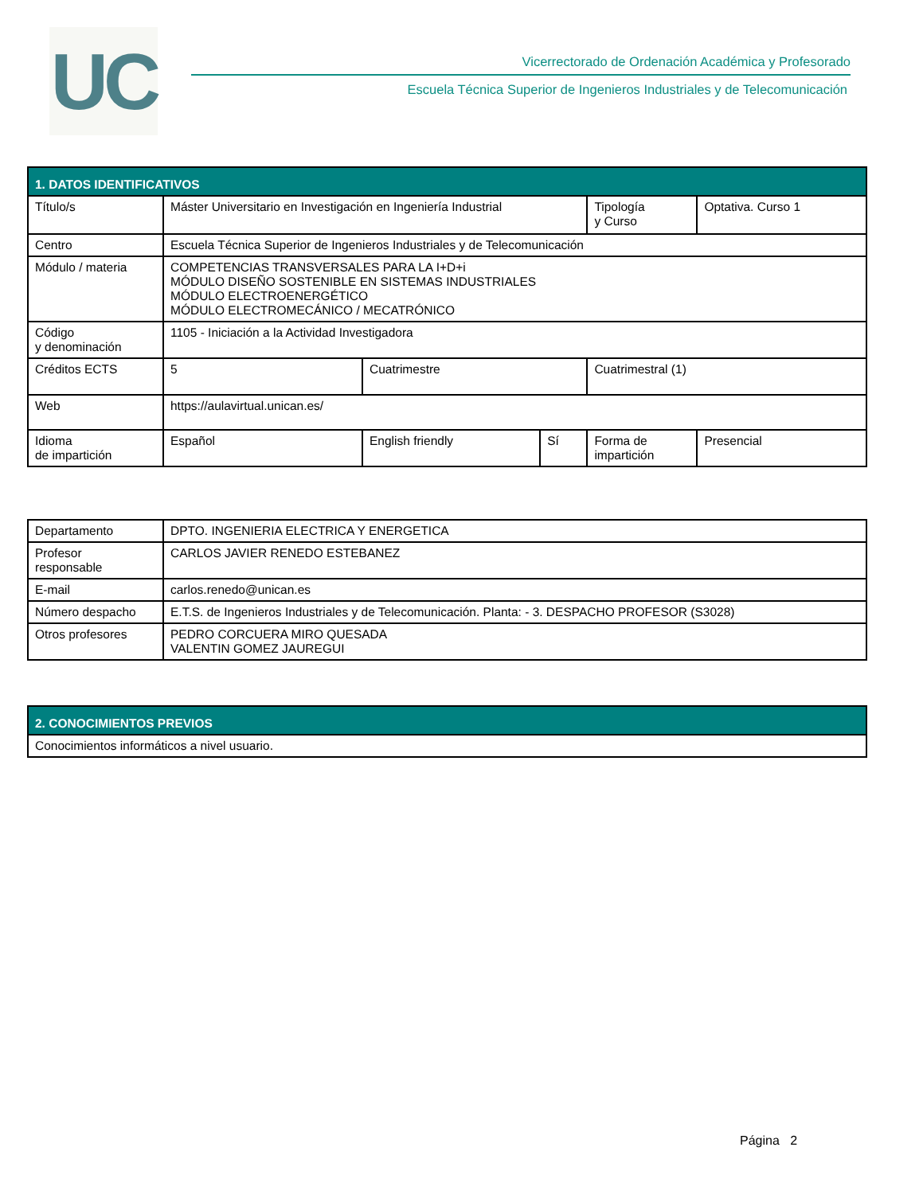UC
Vicerrectorado de Ordenación Académica y Profesorado
Escuela Técnica Superior de Ingenieros Industriales y de Telecomunicación
| 1. DATOS IDENTIFICATIVOS | | | | | |
| --- | --- | --- | --- | --- | --- |
| Título/s | Máster Universitario en Investigación en Ingeniería Industrial | | | Tipología y Curso | Optativa. Curso 1 |
| Centro | Escuela Técnica Superior de Ingenieros Industriales y de Telecomunicación | | | | |
| Módulo / materia | COMPETENCIAS TRANSVERSALES PARA LA I+D+i MÓDULO DISEÑO SOSTENIBLE EN SISTEMAS INDUSTRIALES MÓDULO ELECTROENERGÉTICO MÓDULO ELECTROMECÁNICO / MECATRÓNICO | | | | |
| Código y denominación | 1105 - Iniciación a la Actividad Investigadora | | | | |
| Créditos ECTS | 5 | Cuatrimestre | | Cuatrimestral (1) | |
| Web | https://aulavirtual.unican.es/ | | | | |
| Idioma de impartición | Español | English friendly | Sí | Forma de impartición | Presencial |
| Departamento | DPTO. INGENIERIA ELECTRICA Y ENERGETICA |
| Profesor responsable | CARLOS JAVIER RENEDO ESTEBANEZ |
| E-mail | carlos.renedo@unican.es |
| Número despacho | E.T.S. de Ingenieros Industriales y de Telecomunicación. Planta: - 3. DESPACHO PROFESOR (S3028) |
| Otros profesores | PEDRO CORCUERA MIRO QUESADA VALENTIN GOMEZ JAUREGUI |
| 2. CONOCIMIENTOS PREVIOS |
| --- |
| Conocimientos informáticos a nivel usuario. |
Página 2